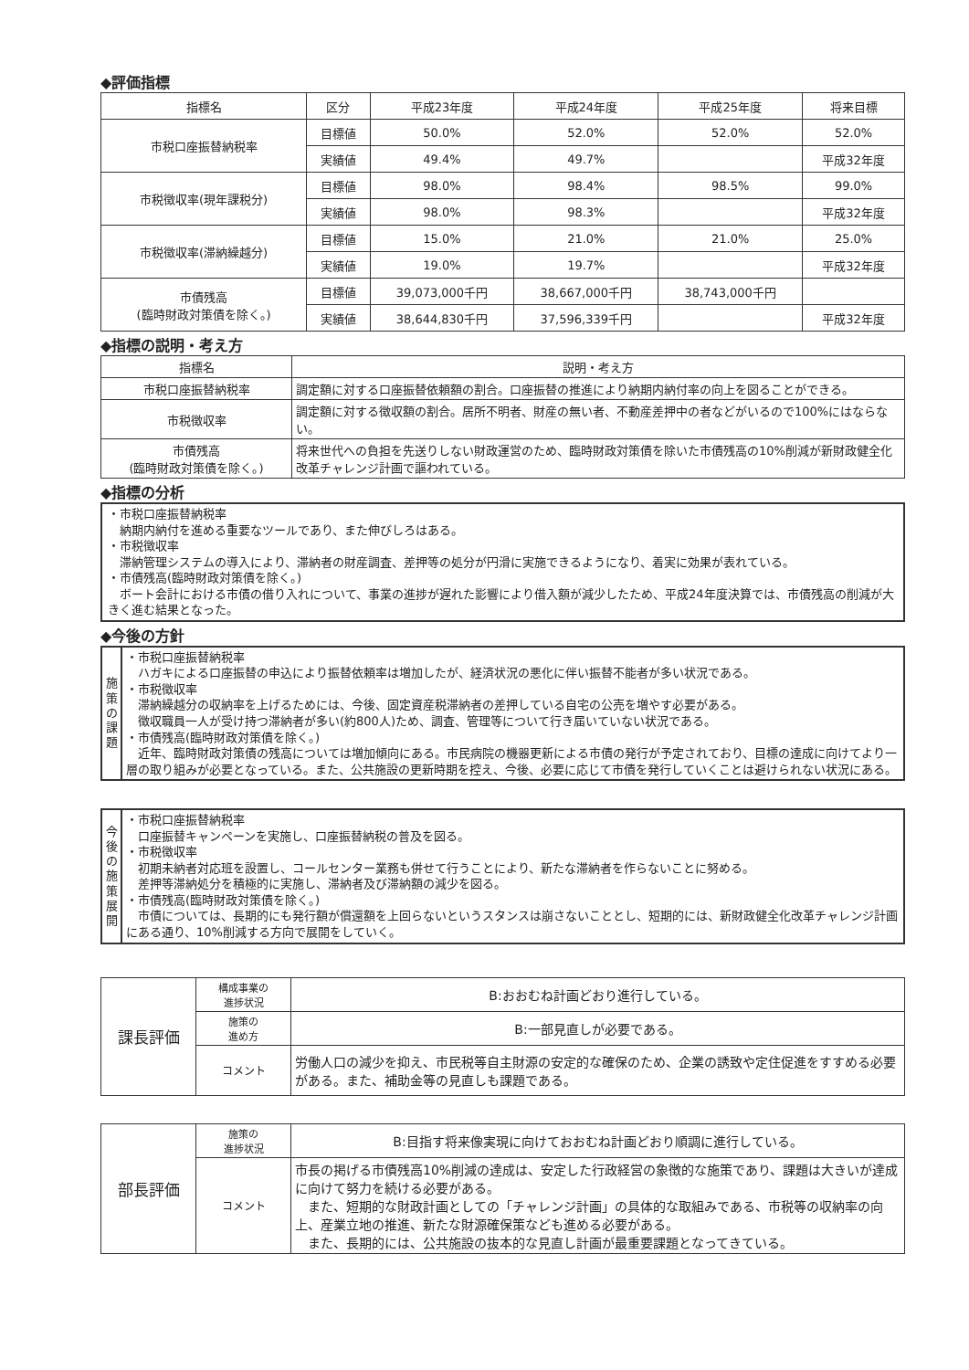◆評価指標
| 指標名 | 区分 | 平成23年度 | 平成24年度 | 平成25年度 | 将来目標 |
| --- | --- | --- | --- | --- | --- |
| 市税口座振替納税率 | 目標値 | 50.0% | 52.0% | 52.0% | 52.0% |
| | 実績値 | 49.4% | 49.7% | | 平成32年度 |
| 市税徴収率(現年課税分) | 目標値 | 98.0% | 98.4% | 98.5% | 99.0% |
| | 実績値 | 98.0% | 98.3% | | 平成32年度 |
| 市税徴収率(滞納繰越分) | 目標値 | 15.0% | 21.0% | 21.0% | 25.0% |
| | 実績値 | 19.0% | 19.7% | | 平成32年度 |
| 市債残高 (臨時財政対策債を除く。) | 目標値 | 39,073,000千円 | 38,667,000千円 | 38,743,000千円 | |
| | 実績値 | 38,644,830千円 | 37,596,339千円 | | 平成32年度 |
◆指標の説明・考え方
| 指標名 | 説明・考え方 |
| --- | --- |
| 市税口座振替納税率 | 調定額に対する口座振替依頼額の割合。口座振替の推進により納期内納付率の向上を図ることができる。 |
| 市税徴収率 | 調定額に対する徴収額の割合。居所不明者、財産の無い者、不動産差押中の者などがいるので100%にはならない。 |
| 市債残高 (臨時財政対策債を除く。) | 将来世代への負担を先送りしない財政運営のため、臨時財政対策債を除いた市債残高の10%削減が新財政健全化改革チャレンジ計画で謳われている。 |
◆指標の分析
・市税口座振替納税率
　納期内納付を進める重要なツールであり、また伸びしろはある。
・市税徴収率
　滞納管理システムの導入により、滞納者の財産調査、差押等の処分が円滑に実施できるようになり、着実に効果が表れている。
・市債残高(臨時財政対策債を除く。)
　ボート会計における市債の借り入れについて、事業の進捗が遅れた影響により借入額が減少したため、平成24年度決算では、市債残高の削減が大きく進む結果となった。
◆今後の方針
施策の課題
・市税口座振替納税率
　ハガキによる口座振替の申込により振替依頼率は増加したが、経済状況の悪化に伴い振替不能者が多い状況である。
・市税徴収率
　滞納繰越分の収納率を上げるためには、今後、固定資産税滞納者の差押している自宅の公売を増やす必要がある。
　徴収職員一人が受け持つ滞納者が多い(約800人)ため、調査、管理等について行き届いていない状況である。
・市債残高(臨時財政対策債を除く。)
　近年、臨時財政対策債の残高については増加傾向にある。市民病院の機器更新による市債の発行が予定されており、目標の達成に向けてより一層の取り組みが必要となっている。また、公共施設の更新時期を控え、今後、必要に応じて市債を発行していくことは避けられない状況にある。
今後の施策展開
・市税口座振替納税率
　口座振替キャンペーンを実施し、口座振替納税の普及を図る。
・市税徴収率
　初期未納者対応班を設置し、コールセンター業務も併せて行うことにより、新たな滞納者を作らないことに努める。
　差押等滞納処分を積極的に実施し、滞納者及び滞納額の減少を図る。
・市債残高(臨時財政対策債を除く。)
　市債については、長期的にも発行額が償還額を上回らないというスタンスは崩さないこととし、短期的には、新財政健全化改革チャレンジ計画にある通り、10%削減する方向で展開をしていく。
| 課長評価 | 構成事業の 進捗状況 | B:おおむね計画どおり進行している。 |
| | 施策の 進め方 | B:一部見直しが必要である。 |
| | コメント | 労働人口の減少を抑え、市民税等自主財源の安定的な確保のため、企業の誘致や定住促進をすすめる必要がある。また、補助金等の見直しも課題である。 |
| 部長評価 | 施策の 進捗状況 | B:目指す将来像実現に向けておおむね計画どおり順調に進行している。 |
| | コメント | 市長の掲げる市債残高10%削減の達成は、安定した行政経営の象徴的な施策であり、課題は大きいが達成に向けて努力を続ける必要がある。 また、短期的な財政計画としての「チャレンジ計画」の具体的な取組みである、市税等の収納率の向上、産業立地の推進、新たな財源確保策なども進める必要がある。 また、長期的には、公共施設の抜本的な見直し計画が最重要課題となってきている。 |